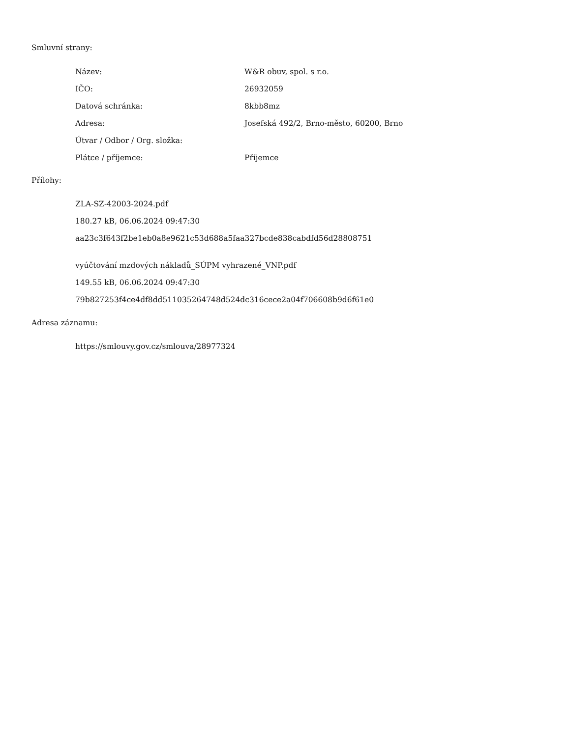Smluvní strany:
| Název: | W&R obuv, spol. s r.o. |
| IČO: | 26932059 |
| Datová schránka: | 8kbb8mz |
| Adresa: | Josefská 492/2, Brno-město, 60200, Brno |
| Útvar / Odbor / Org. složka: | |
| Plátce / příjemce: | Příjemce |
Přílohy:
ZLA-SZ-42003-2024.pdf
180.27 kB, 06.06.2024 09:47:30
aa23c3f643f2be1eb0a8e9621c53d688a5faa327bcde838cabdfd56d28808751
vyúčtování mzdových nákladů_SÚPM vyhrazené_VNP.pdf
149.55 kB, 06.06.2024 09:47:30
79b827253f4ce4df8dd511035264748d524dc316cece2a04f706608b9d6f61e0
Adresa záznamu:
https://smlouvy.gov.cz/smlouva/28977324